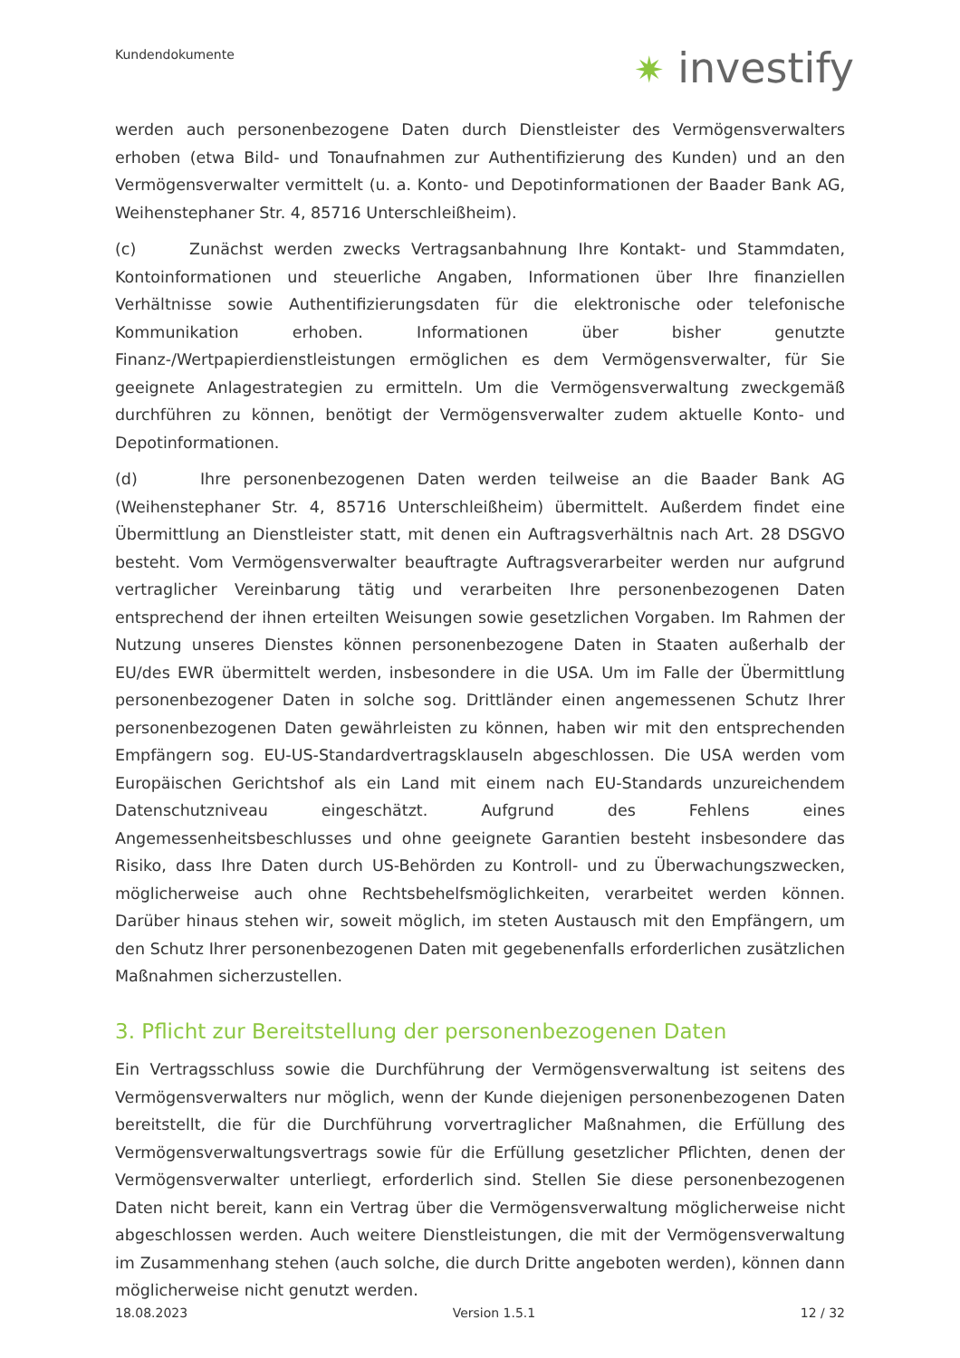Kundendokumente ✷ investify
werden auch personenbezogene Daten durch Dienstleister des Vermögensverwalters erhoben (etwa Bild- und Tonaufnahmen zur Authentifizierung des Kunden) und an den Vermögensverwalter vermittelt (u. a. Konto- und Depotinformationen der Baader Bank AG, Weihenstephaner Str. 4, 85716 Unterschleißheim).
(c) Zunächst werden zwecks Vertragsanbahnung Ihre Kontakt- und Stammdaten, Kontoinformationen und steuerliche Angaben, Informationen über Ihre finanziellen Verhältnisse sowie Authentifizierungsdaten für die elektronische oder telefonische Kommunikation erhoben. Informationen über bisher genutzte Finanz-/Wertpapierdienstleistungen ermöglichen es dem Vermögensverwalter, für Sie geeignete Anlagestrategien zu ermitteln. Um die Vermögensverwaltung zweckgemäß durchführen zu können, benötigt der Vermögensverwalter zudem aktuelle Konto- und Depotinformationen.
(d) Ihre personenbezogenen Daten werden teilweise an die Baader Bank AG (Weihenstephaner Str. 4, 85716 Unterschleißheim) übermittelt. Außerdem findet eine Übermittlung an Dienstleister statt, mit denen ein Auftragsverhältnis nach Art. 28 DSGVO besteht. Vom Vermögensverwalter beauftragte Auftragsverarbeiter werden nur aufgrund vertraglicher Vereinbarung tätig und verarbeiten Ihre personenbezogenen Daten entsprechend der ihnen erteilten Weisungen sowie gesetzlichen Vorgaben. Im Rahmen der Nutzung unseres Dienstes können personenbezogene Daten in Staaten außerhalb der EU/des EWR übermittelt werden, insbesondere in die USA. Um im Falle der Übermittlung personenbezogener Daten in solche sog. Drittländer einen angemessenen Schutz Ihrer personenbezogenen Daten gewährleisten zu können, haben wir mit den entsprechenden Empfängern sog. EU-US-Standardvertragsklauseln abgeschlossen. Die USA werden vom Europäischen Gerichtshof als ein Land mit einem nach EU-Standards unzureichendem Datenschutzniveau eingeschätzt. Aufgrund des Fehlens eines Angemessenheitsbeschlusses und ohne geeignete Garantien besteht insbesondere das Risiko, dass Ihre Daten durch US-Behörden zu Kontroll- und zu Überwachungszwecken, möglicherweise auch ohne Rechtsbehelfsmöglichkeiten, verarbeitet werden können. Darüber hinaus stehen wir, soweit möglich, im steten Austausch mit den Empfängern, um den Schutz Ihrer personenbezogenen Daten mit gegebenenfalls erforderlichen zusätzlichen Maßnahmen sicherzustellen.
3. Pflicht zur Bereitstellung der personenbezogenen Daten
Ein Vertragsschluss sowie die Durchführung der Vermögensverwaltung ist seitens des Vermögensverwalters nur möglich, wenn der Kunde diejenigen personenbezogenen Daten bereitstellt, die für die Durchführung vorvertraglicher Maßnahmen, die Erfüllung des Vermögensverwaltungsvertrags sowie für die Erfüllung gesetzlicher Pflichten, denen der Vermögensverwalter unterliegt, erforderlich sind. Stellen Sie diese personenbezogenen Daten nicht bereit, kann ein Vertrag über die Vermögensverwaltung möglicherweise nicht abgeschlossen werden. Auch weitere Dienstleistungen, die mit der Vermögensverwaltung im Zusammenhang stehen (auch solche, die durch Dritte angeboten werden), können dann möglicherweise nicht genutzt werden.
18.08.2023 Version 1.5.1 12 / 32